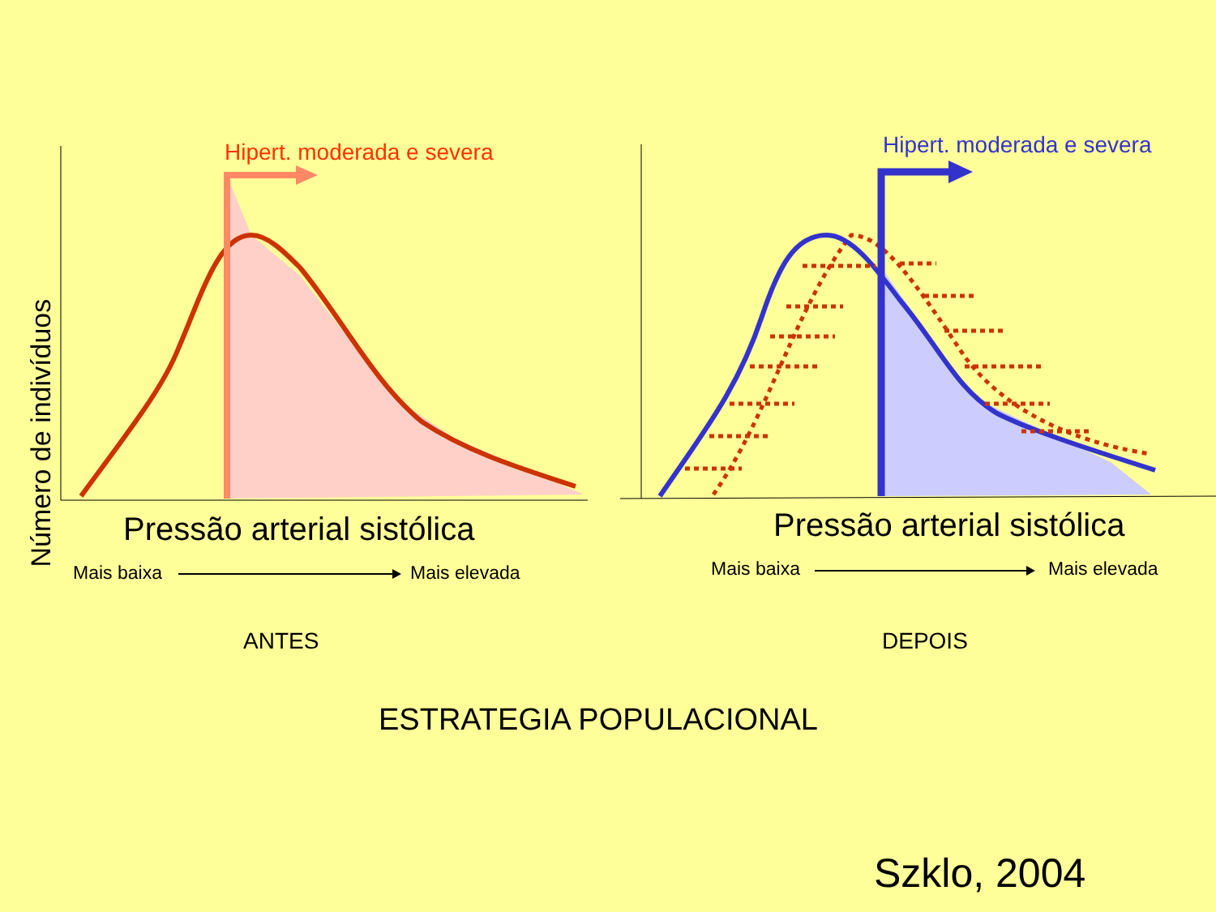Hipert. moderada e severa
Número de indivíduos
Pressão arterial sistólica
Mais baixa Mais elevada
ANTES
Hipert. moderada e severa
Pressão arterial sistólica
Mais baixa Mais elevada
DEPOIS
ESTRATEGIA POPULACIONAL
Szklo, 2004